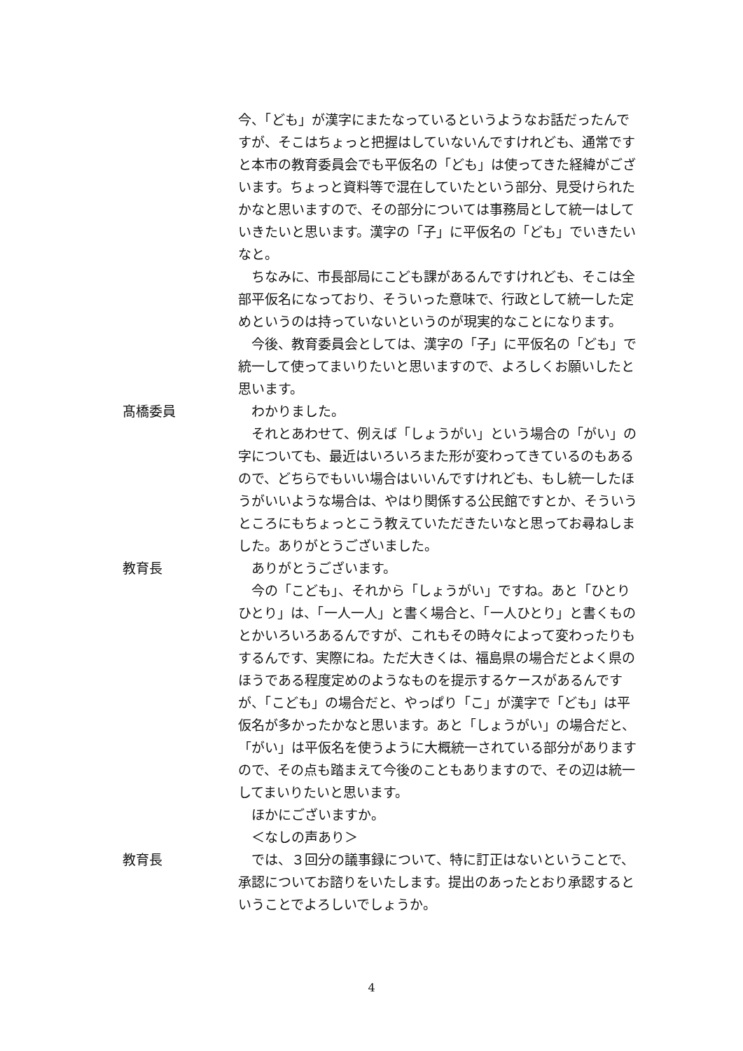今、「ども」が漢字にまたなっているというようなお話だったんですが、そこはちょっと把握はしていないんですけれども、通常ですと本市の教育委員会でも平仮名の「ども」は使ってきた経緯がございます。ちょっと資料等で混在していたという部分、見受けられたかなと思いますので、その部分については事務局として統一はしていきたいと思います。漢字の「子」に平仮名の「ども」でいきたいなと。
ちなみに、市長部局にこども課があるんですけれども、そこは全部平仮名になっており、そういった意味で、行政として統一した定めというのは持っていないというのが現実的なことになります。
今後、教育委員会としては、漢字の「子」に平仮名の「ども」で統一して使ってまいりたいと思いますので、よろしくお願いしたと思います。
髙橋委員 わかりました。
それとあわせて、例えば「しょうがい」という場合の「がい」の字についても、最近はいろいろまた形が変わってきているのもあるので、どちらでもいい場合はいいんですけれども、もし統一したほうがいいような場合は、やはり関係する公民館ですとか、そういうところにもちょっとこう教えていただきたいなと思ってお尋ねしました。ありがとうございました。
教育長 ありがとうございます。
今の「こども」、それから「しょうがい」ですね。あと「ひとりひとり」は、「一人一人」と書く場合と、「一人ひとり」と書くものとかいろいろあるんですが、これもその時々によって変わったりもするんです、実際にね。ただ大きくは、福島県の場合だとよく県のほうである程度定めのようなものを提示するケースがあるんですが、「こども」の場合だと、やっぱり「こ」が漢字で「ども」は平仮名が多かったかなと思います。あと「しょうがい」の場合だと、「がい」は平仮名を使うように大概統一されている部分がありますので、その点も踏まえて今後のこともありますので、その辺は統一してまいりたいと思います。
ほかにございますか。
＜なしの声あり＞
教育長 では、３回分の議事録について、特に訂正はないということで、承認についてお諮りをいたします。提出のあったとおり承認するということでよろしいでしょうか。
4